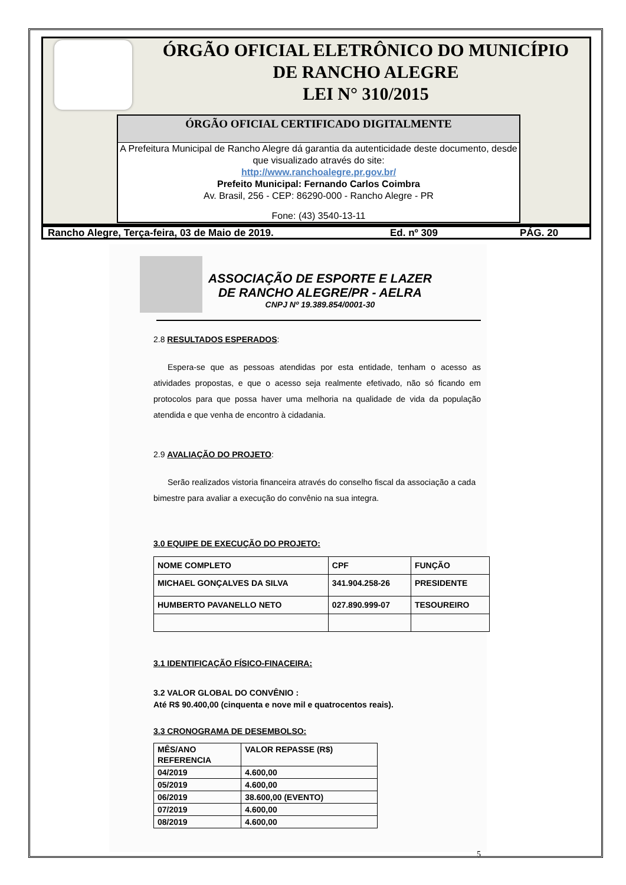ÓRGÃO OFICIAL ELETRÔNICO DO MUNICÍPIO
DE RANCHO ALEGRE
LEI N° 310/2015
ÓRGÃO OFICIAL CERTIFICADO DIGITALMENTE
A Prefeitura Municipal de Rancho Alegre dá garantia da autenticidade deste documento, desde que visualizado através do site:
http://www.ranchoalegre.pr.gov.br/
Prefeito Municipal: Fernando Carlos Coimbra
Av. Brasil, 256 - CEP: 86290-000 - Rancho Alegre - PR
Fone: (43) 3540-13-11
Rancho Alegre, Terça-feira, 03 de Maio de 2019. Ed. nº 309 PÁG. 20
ASSOCIAÇÃO DE ESPORTE E LAZER
DE RANCHO ALEGRE/PR - AELRA
CNPJ Nº 19.389.854/0001-30
2.8 RESULTADOS ESPERADOS:
Espera-se que as pessoas atendidas por esta entidade, tenham o acesso as atividades propostas, e que o acesso seja realmente efetivado, não só ficando em protocolos para que possa haver uma melhoria na qualidade de vida da população atendida e que venha de encontro à cidadania.
2.9 AVALIAÇÃO DO PROJETO:
Serão realizados vistoria financeira através do conselho fiscal da associação a cada bimestre para avaliar a execução do convênio na sua integra.
3.0 EQUIPE DE EXECUÇÃO DO PROJETO:
| NOME COMPLETO | CPF | FUNÇÃO |
| MICHAEL GONÇALVES DA SILVA | 341.904.258-26 | PRESIDENTE |
| HUMBERTO PAVANELLO NETO | 027.890.999-07 | TESOUREIRO |
3.1 IDENTIFICAÇÃO FÍSICO-FINACEIRA:
3.2 VALOR GLOBAL DO CONVÊNIO :
Até R$ 90.400,00 (cinquenta e nove mil e quatrocentos reais).
3.3 CRONOGRAMA DE DESEMBOLSO:
| MÊS/ANO REFERENCIA | VALOR REPASSE (R$) |
| 04/2019 | 4.600,00 |
| 05/2019 | 4.600,00 |
| 06/2019 | 38.600,00 (EVENTO) |
| 07/2019 | 4.600,00 |
| 08/2019 | 4.600,00 |
5